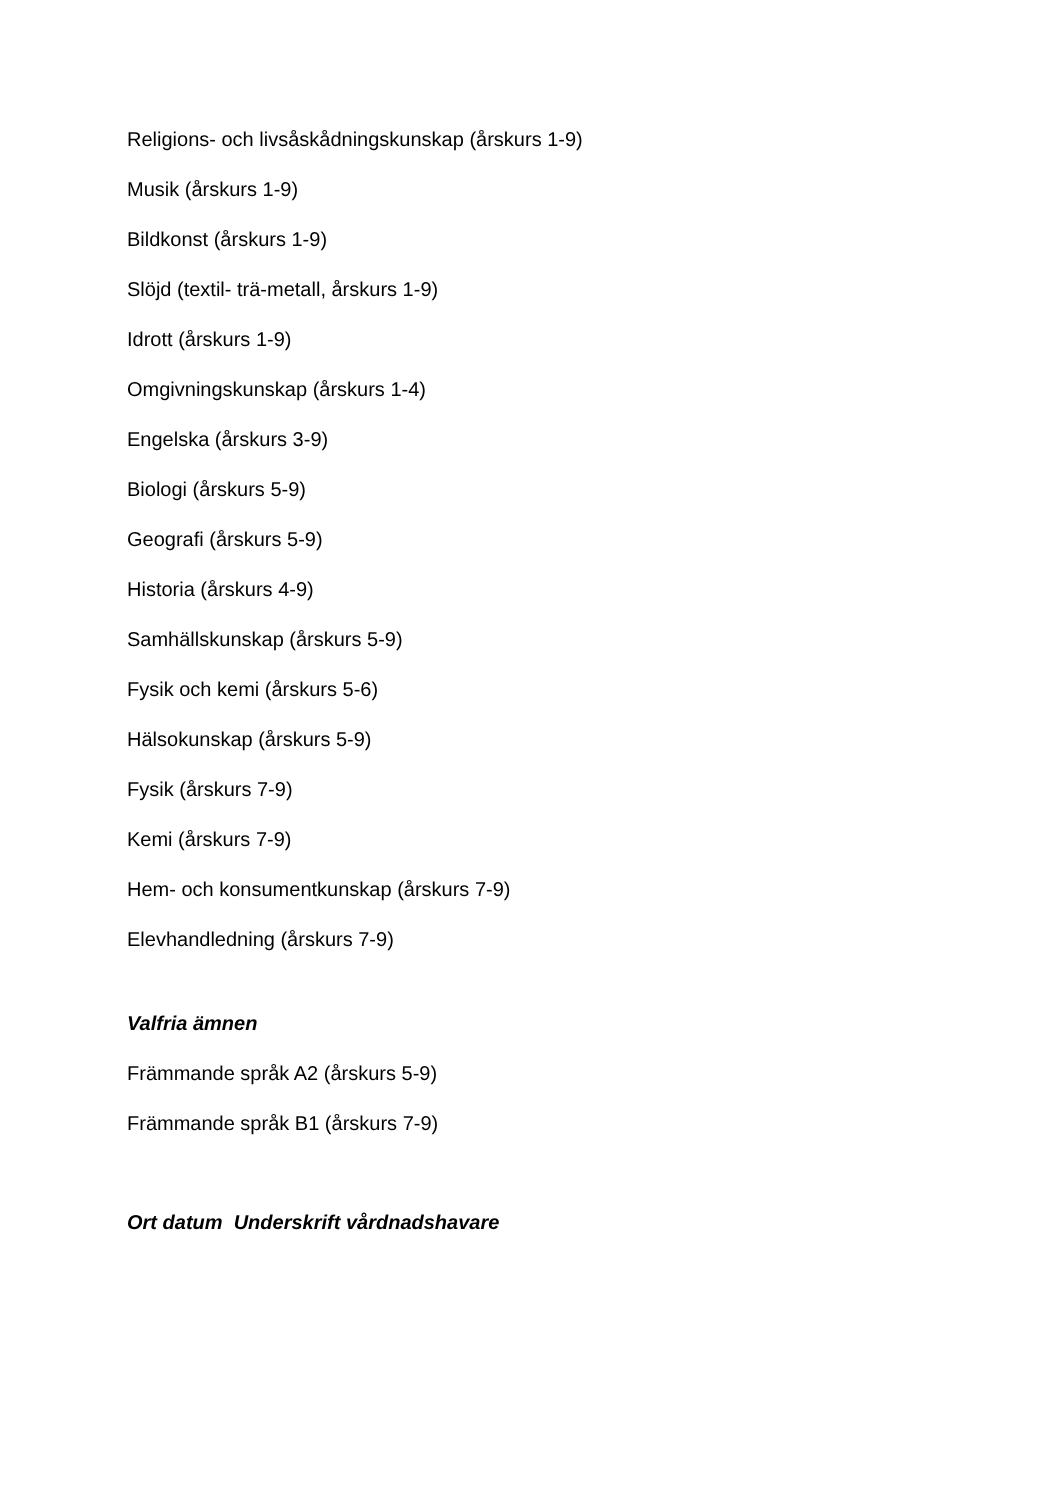Religions- och livsåskådningskunskap (årskurs 1-9)
Musik (årskurs 1-9)
Bildkonst (årskurs 1-9)
Slöjd (textil- trä-metall, årskurs 1-9)
Idrott (årskurs 1-9)
Omgivningskunskap (årskurs 1-4)
Engelska (årskurs 3-9)
Biologi (årskurs 5-9)
Geografi (årskurs 5-9)
Historia (årskurs 4-9)
Samhällskunskap (årskurs 5-9)
Fysik och kemi (årskurs 5-6)
Hälsokunskap (årskurs 5-9)
Fysik (årskurs 7-9)
Kemi (årskurs 7-9)
Hem- och konsumentkunskap (årskurs 7-9)
Elevhandledning (årskurs 7-9)
Valfria ämnen
Främmande språk A2 (årskurs 5-9)
Främmande språk B1 (årskurs 7-9)
Ort datum Underskrift vårdnadshavare